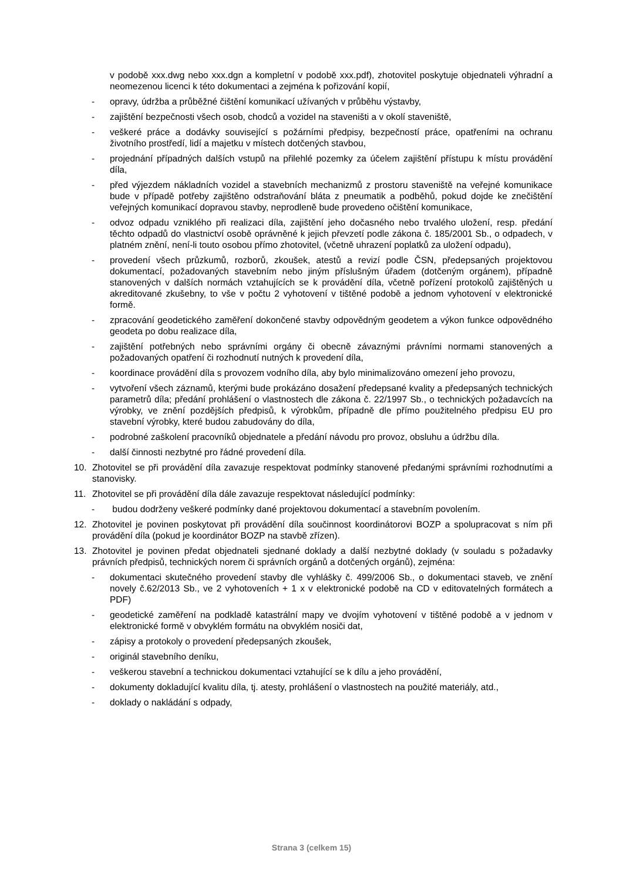v podobě xxx.dwg nebo xxx.dgn a kompletní v podobě xxx.pdf), zhotovitel poskytuje objednateli výhradní a neomezenou licenci k této dokumentaci a zejména k pořizování kopií,
- opravy, údržba a průběžné čištění komunikací užívaných v průběhu výstavby,
- zajištění bezpečnosti všech osob, chodců a vozidel na staveništi a v okolí staveniště,
- veškeré práce a dodávky související s požárními předpisy, bezpečností práce, opatřeními na ochranu životního prostředí, lidí a majetku v místech dotčených stavbou,
- projednání případných dalších vstupů na přilehlé pozemky za účelem zajištění přístupu k místu provádění díla,
- před výjezdem nákladních vozidel a stavebních mechanizmů z prostoru staveniště na veřejné komunikace bude v případě potřeby zajištěno odstraňování bláta z pneumatik a podběhů, pokud dojde ke znečištění veřejných komunikací dopravou stavby, neprodleně bude provedeno očištění komunikace,
- odvoz odpadu vzniklého při realizaci díla, zajištění jeho dočasného nebo trvalého uložení, resp. předání těchto odpadů do vlastnictví osobě oprávněné k jejich převzetí podle zákona č. 185/2001 Sb., o odpadech, v platném znění, není-li touto osobou přímo zhotovitel, (včetně uhrazení poplatků za uložení odpadu),
- provedení všech průzkumů, rozborů, zkoušek, atestů a revizí podle ČSN, předepsaných projektovou dokumentací, požadovaných stavebním nebo jiným příslušným úřadem (dotčeným orgánem), případně stanovených v dalších normách vztahujících se k provádění díla, včetně pořízení protokolů zajištěných u akreditované zkušebny, to vše v počtu 2 vyhotovení v tištěné podobě a jednom vyhotovení v elektronické formě.
- zpracování geodetického zaměření dokončené stavby odpovědným geodetem a výkon funkce odpovědného geodeta po dobu realizace díla,
- zajištění potřebných nebo správními orgány či obecně závaznými právními normami stanovených a požadovaných opatření či rozhodnutí nutných k provedení díla,
- koordinace provádění díla s provozem vodního díla, aby bylo minimalizováno omezení jeho provozu,
- vytvoření všech záznamů, kterými bude prokázáno dosažení předepsané kvality a předepsaných technických parametrů díla; předání prohlášení o vlastnostech dle zákona č. 22/1997 Sb., o technických požadavcích na výrobky, ve znění pozdějších předpisů, k výrobkům, případně dle přímo použitelného předpisu EU pro stavební výrobky, které budou zabudovány do díla,
- podrobné zaškolení pracovníků objednatele a předání návodu pro provoz, obsluhu a údržbu díla.
- další činnosti nezbytné pro řádné provedení díla.
10. Zhotovitel se při provádění díla zavazuje respektovat podmínky stanovené předanými správními rozhodnutími a stanovisky.
11. Zhotovitel se při provádění díla dále zavazuje respektovat následující podmínky:
- budou dodrženy veškeré podmínky dané projektovou dokumentací a stavebním povolením.
12. Zhotovitel je povinen poskytovat při provádění díla součinnost koordinátorovi BOZP a spolupracovat s ním při provádění díla (pokud je koordinátor BOZP na stavbě zřízen).
13. Zhotovitel je povinen předat objednateli sjednané doklady a další nezbytné doklady (v souladu s požadavky právních předpisů, technických norem či správních orgánů a dotčených orgánů), zejména:
- dokumentaci skutečného provedení stavby dle vyhlášky č. 499/2006 Sb., o dokumentaci staveb, ve znění novely č.62/2013 Sb., ve 2 vyhotoveních + 1 x v elektronické podobě na CD v editovatelných formátech a PDF)
- geodetické zaměření na podkladě katastrální mapy ve dvojím vyhotovení v tištěné podobě a v jednom v elektronické formě v obvyklém formátu na obvyklém nosiči dat,
- zápisy a protokoly o provedení předepsaných zkoušek,
- originál stavebního deníku,
- veškerou stavební a technickou dokumentaci vztahující se k dílu a jeho provádění,
- dokumenty dokladující kvalitu díla, tj. atesty, prohlášení o vlastnostech na použité materiály, atd.,
- doklady o nakládání s odpady,
Strana 3 (celkem 15)